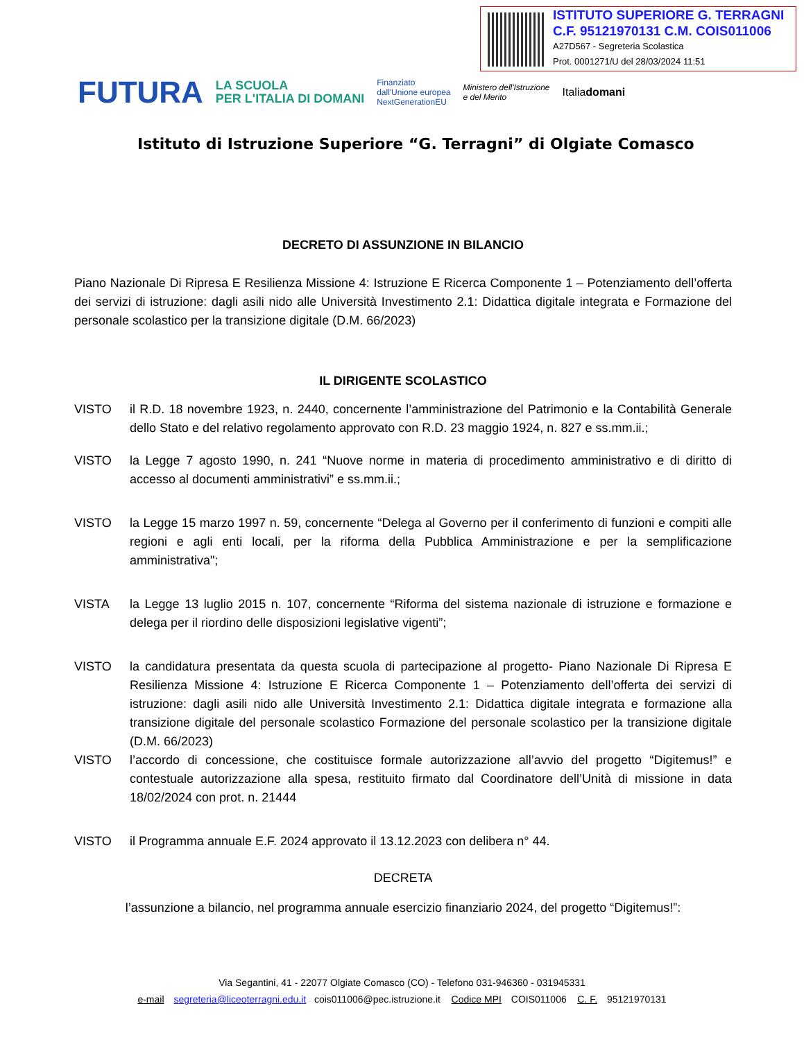ISTITUTO SUPERIORE G. TERRAGNI
C.F. 95121970131 C.M. COIS011006
A27D567 - Segreteria Scolastica
Prot. 0001271/U del 28/03/2024 11:51
FUTURA LA SCUOLA
PER L'ITALIA DI DOMANI Finanziato
dall'Unione europea
NextGenerationEU Ministero dell'Istruzione
e del Merito Italiadomani
Istituto di Istruzione Superiore “G. Terragni” di Olgiate Comasco
DECRETO DI ASSUNZIONE IN BILANCIO
Piano Nazionale Di Ripresa E Resilienza Missione 4: Istruzione E Ricerca Componente 1 – Potenziamento dell’offerta dei servizi di istruzione: dagli asili nido alle Università Investimento 2.1: Didattica digitale integrata e Formazione del personale scolastico per la transizione digitale (D.M. 66/2023)
IL DIRIGENTE SCOLASTICO
VISTO il R.D. 18 novembre 1923, n. 2440, concernente l’amministrazione del Patrimonio e la Contabilità Generale dello Stato e del relativo regolamento approvato con R.D. 23 maggio 1924, n. 827 e ss.mm.ii.;
VISTO la Legge 7 agosto 1990, n. 241 “Nuove norme in materia di procedimento amministrativo e di diritto di accesso al documenti amministrativi” e ss.mm.ii.;
VISTO la Legge 15 marzo 1997 n. 59, concernente “Delega al Governo per il conferimento di funzioni e compiti alle regioni e agli enti locali, per la riforma della Pubblica Amministrazione e per la semplificazione amministrativa";
VISTA la Legge 13 luglio 2015 n. 107, concernente “Riforma del sistema nazionale di istruzione e formazione e delega per il riordino delle disposizioni legislative vigenti”;
VISTO la candidatura presentata da questa scuola di partecipazione al progetto- Piano Nazionale Di Ripresa E Resilienza Missione 4: Istruzione E Ricerca Componente 1 – Potenziamento dell’offerta dei servizi di istruzione: dagli asili nido alle Università Investimento 2.1: Didattica digitale integrata e formazione alla transizione digitale del personale scolastico Formazione del personale scolastico per la transizione digitale (D.M. 66/2023)
VISTO l’accordo di concessione, che costituisce formale autorizzazione all’avvio del progetto “Digitemus!” e contestuale autorizzazione alla spesa, restituito firmato dal Coordinatore dell’Unità di missione in data 18/02/2024 con prot. n. 21444
VISTO il Programma annuale E.F. 2024 approvato il 13.12.2023 con delibera n° 44.
DECRETA
l’assunzione a bilancio, nel programma annuale esercizio finanziario 2024, del progetto “Digitemus!”:
Via Segantini, 41 - 22077 Olgiate Comasco (CO) - Telefono 031-946360 - 031945331
e-mail segreteria@liceoterragni.edu.it cois011006@pec.istruzione.it Codice MPI COIS011006 C. F. 95121970131